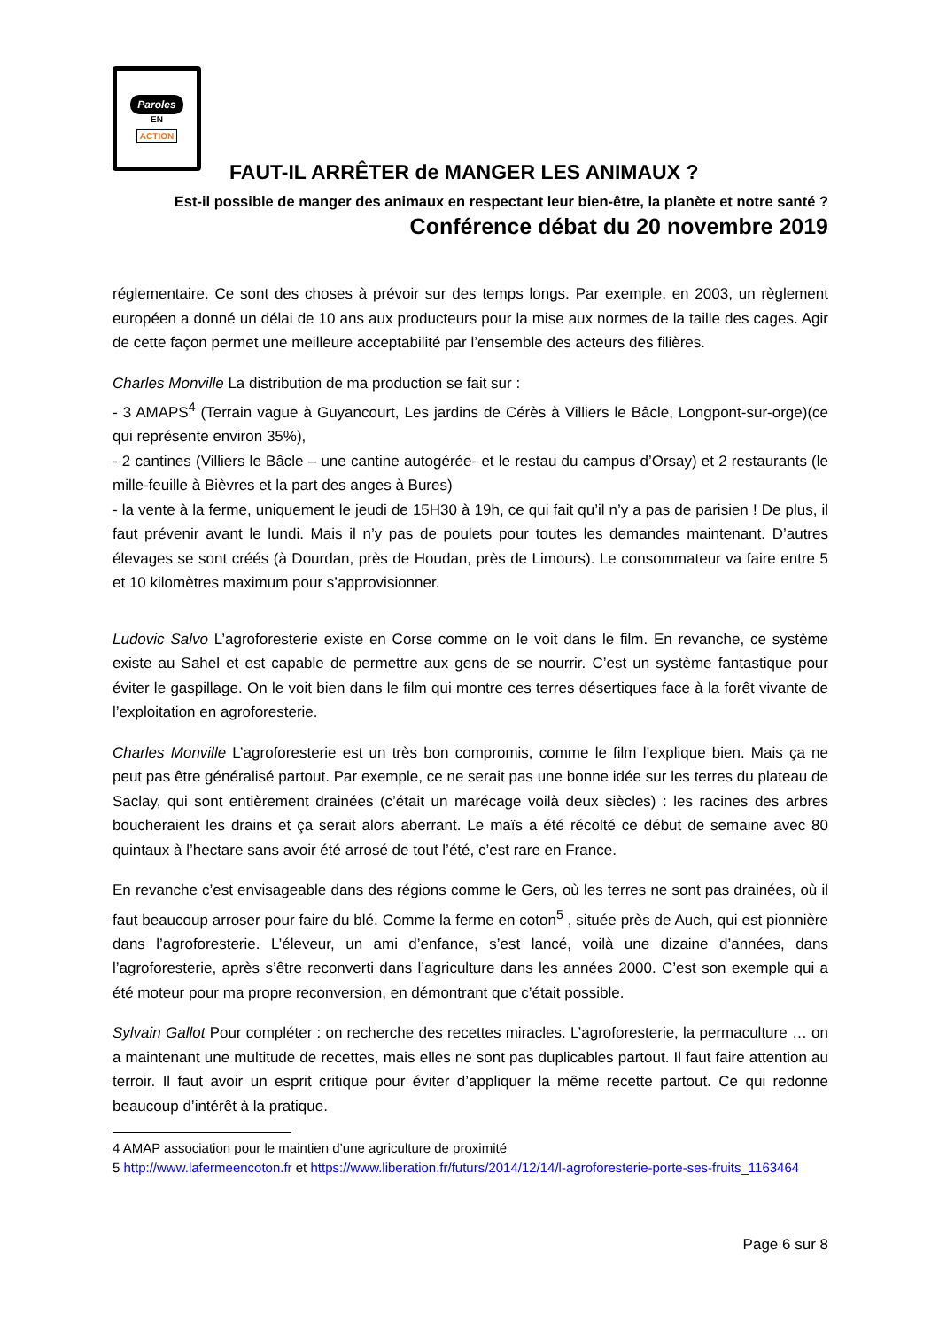Paroles
EN
ACTION
FAUT-IL ARRÊTER de MANGER LES ANIMAUX ?
Est-il possible de manger des animaux en respectant leur bien-être, la planète et notre santé ?
Conférence débat du 20 novembre 2019
réglementaire. Ce sont des choses à prévoir sur des temps longs. Par exemple, en 2003, un règlement européen a donné un délai de 10 ans aux producteurs pour la mise aux normes de la taille des cages. Agir de cette façon permet une meilleure acceptabilité par l’ensemble des acteurs des filières.
Charles Monville La distribution de ma production se fait sur :
- 3 AMAPS<sup>4</sup> (Terrain vague à Guyancourt, Les jardins de Cérès à Villiers le Bâcle, Longpont-sur-orge)(ce qui représente environ 35%),
- 2 cantines (Villiers le Bâcle – une cantine autogérée- et le restau du campus d’Orsay) et 2 restaurants (le mille-feuille à Bièvres et la part des anges à Bures)
- la vente à la ferme, uniquement le jeudi de 15H30 à 19h, ce qui fait qu’il n’y a pas de parisien ! De plus, il faut prévenir avant le lundi. Mais il n’y pas de poulets pour toutes les demandes maintenant. D’autres élevages se sont créés (à Dourdan, près de Houdan, près de Limours). Le consommateur va faire entre 5 et 10 kilomètres maximum pour s’approvisionner.
Ludovic Salvo L’agroforesterie existe en Corse comme on le voit dans le film. En revanche, ce système existe au Sahel et est capable de permettre aux gens de se nourrir. C’est un système fantastique pour éviter le gaspillage. On le voit bien dans le film qui montre ces terres désertiques face à la forêt vivante de l’exploitation en agroforesterie.
Charles Monville L’agroforesterie est un très bon compromis, comme le film l’explique bien. Mais ça ne peut pas être généralisé partout. Par exemple, ce ne serait pas une bonne idée sur les terres du plateau de Saclay, qui sont entièrement drainées (c’était un marécage voilà deux siècles) : les racines des arbres boucheraient les drains et ça serait alors aberrant. Le maïs a été récolté ce début de semaine avec 80 quintaux à l’hectare sans avoir été arrosé de tout l’été, c’est rare en France.
En revanche c’est envisageable dans des régions comme le Gers, où les terres ne sont pas drainées, où il faut beaucoup arroser pour faire du blé. Comme la ferme en coton<sup>5</sup> , située près de Auch, qui est pionnière dans l’agroforesterie. L’éleveur, un ami d’enfance, s’est lancé, voilà une dizaine d’années, dans l’agroforesterie, après s’être reconverti dans l’agriculture dans les années 2000. C’est son exemple qui a été moteur pour ma propre reconversion, en démontrant que c’était possible.
Sylvain Gallot Pour compléter : on recherche des recettes miracles. L’agroforesterie, la permaculture … on a maintenant une multitude de recettes, mais elles ne sont pas duplicables partout. Il faut faire attention au terroir. Il faut avoir un esprit critique pour éviter d’appliquer la même recette partout. Ce qui redonne beaucoup d’intérêt à la pratique.
4 AMAP association pour le maintien d’une agriculture de proximité
5 http://www.lafermeencoton.fr et https://www.liberation.fr/futurs/2014/12/14/l-agroforesterie-porte-ses-fruits_1163464
Page 6 sur 8